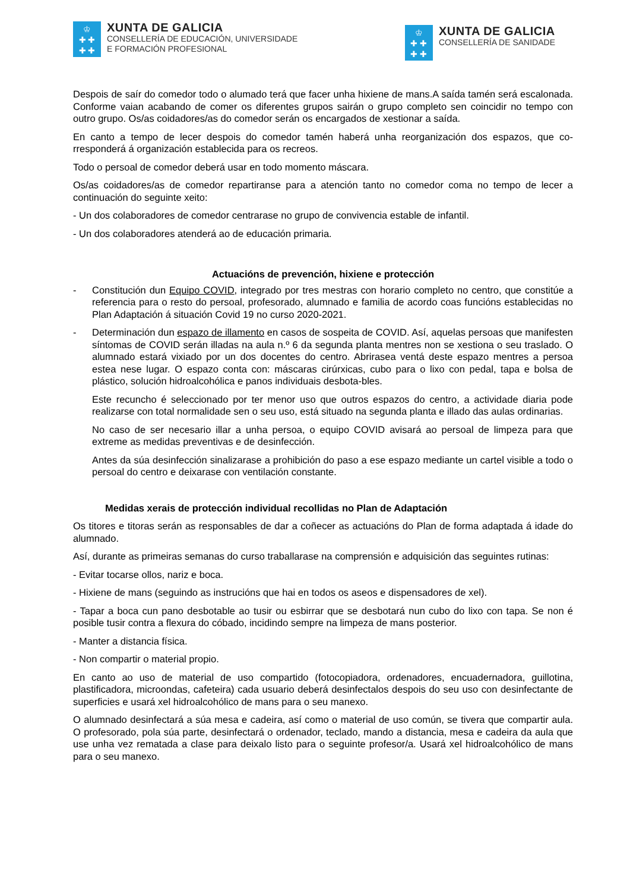♔
✚ ✚
✚ ✚
XUNTA DE GALICIA
CONSELLERÍA DE EDUCACIÓN, UNIVERSIDADE
E FORMACIÓN PROFESIONAL
♔
✚ ✚
✚ ✚
XUNTA DE GALICIA
CONSELLERÍA DE SANIDADE
Despois de saír do comedor todo o alumado terá que facer unha hixiene de mans.A saída tamén será escalonada. Conforme vaian acabando de comer os diferentes grupos sairán o grupo completo sen coincidir no tempo con outro grupo. Os/as coidadores/as do comedor serán os encargados de xestionar a saída.
En canto a tempo de lecer despois do comedor tamén haberá unha reorganización dos espazos, que co-rresponderá á organización establecida para os recreos.
Todo o persoal de comedor deberá usar en todo momento máscara.
Os/as coidadores/as de comedor repartiranse para a atención tanto no comedor coma no tempo de lecer a continuación do seguinte xeito:
- Un dos colaboradores de comedor centrarase no grupo de convivencia estable de infantil.
- Un dos colaboradores atenderá ao de educación primaria.
Actuacións de prevención, hixiene e protección
- Constitución dun Equipo COVID, integrado por tres mestras con horario completo no centro, que constitúe a referencia para o resto do persoal, profesorado, alumnado e familia de acordo coas funcións establecidas no Plan Adaptación á situación Covid 19 no curso 2020-2021.
- Determinación dun espazo de illamento en casos de sospeita de COVID. Así, aquelas persoas que manifesten síntomas de COVID serán illadas na aula n.º 6 da segunda planta mentres non se xestiona o seu traslado. O alumnado estará vixiado por un dos docentes do centro. Abrirasea ventá deste espazo mentres a persoa estea nese lugar. O espazo conta con: máscaras cirúrxicas, cubo para o lixo con pedal, tapa e bolsa de plástico, solución hidroalcohólica e panos individuais desbota-bles.
Este recuncho é seleccionado por ter menor uso que outros espazos do centro, a actividade diaria pode realizarse con total normalidade sen o seu uso, está situado na segunda planta e illado das aulas ordinarias.
No caso de ser necesario illar a unha persoa, o equipo COVID avisará ao persoal de limpeza para que extreme as medidas preventivas e de desinfección.
Antes da súa desinfección sinalizarase a prohibición do paso a ese espazo mediante un cartel visible a todo o persoal do centro e deixarase con ventilación constante.
Medidas xerais de protección individual recollidas no Plan de Adaptación
Os titores e titoras serán as responsables de dar a coñecer as actuacións do Plan de forma adaptada á idade do alumnado.
Así, durante as primeiras semanas do curso traballarase na comprensión e adquisición das seguintes rutinas:
- Evitar tocarse ollos, nariz e boca.
- Hixiene de mans (seguindo as instrucións que hai en todos os aseos e dispensadores de xel).
- Tapar a boca cun pano desbotable ao tusir ou esbirrar que se desbotará nun cubo do lixo con tapa. Se non é posible tusir contra a flexura do cóbado, incidindo sempre na limpeza de mans posterior.
- Manter a distancia física.
- Non compartir o material propio.
En canto ao uso de material de uso compartido (fotocopiadora, ordenadores, encuadernadora, guillotina, plastificadora, microondas, cafeteira) cada usuario deberá desinfectalos despois do seu uso con desinfectante de superficies e usará xel hidroalcohólico de mans para o seu manexo.
O alumnado desinfectará a súa mesa e cadeira, así como o material de uso común, se tivera que compartir aula. O profesorado, pola súa parte, desinfectará o ordenador, teclado, mando a distancia, mesa e cadeira da aula que use unha vez rematada a clase para deixalo listo para o seguinte profesor/a. Usará xel hidroalcohólico de mans para o seu manexo.